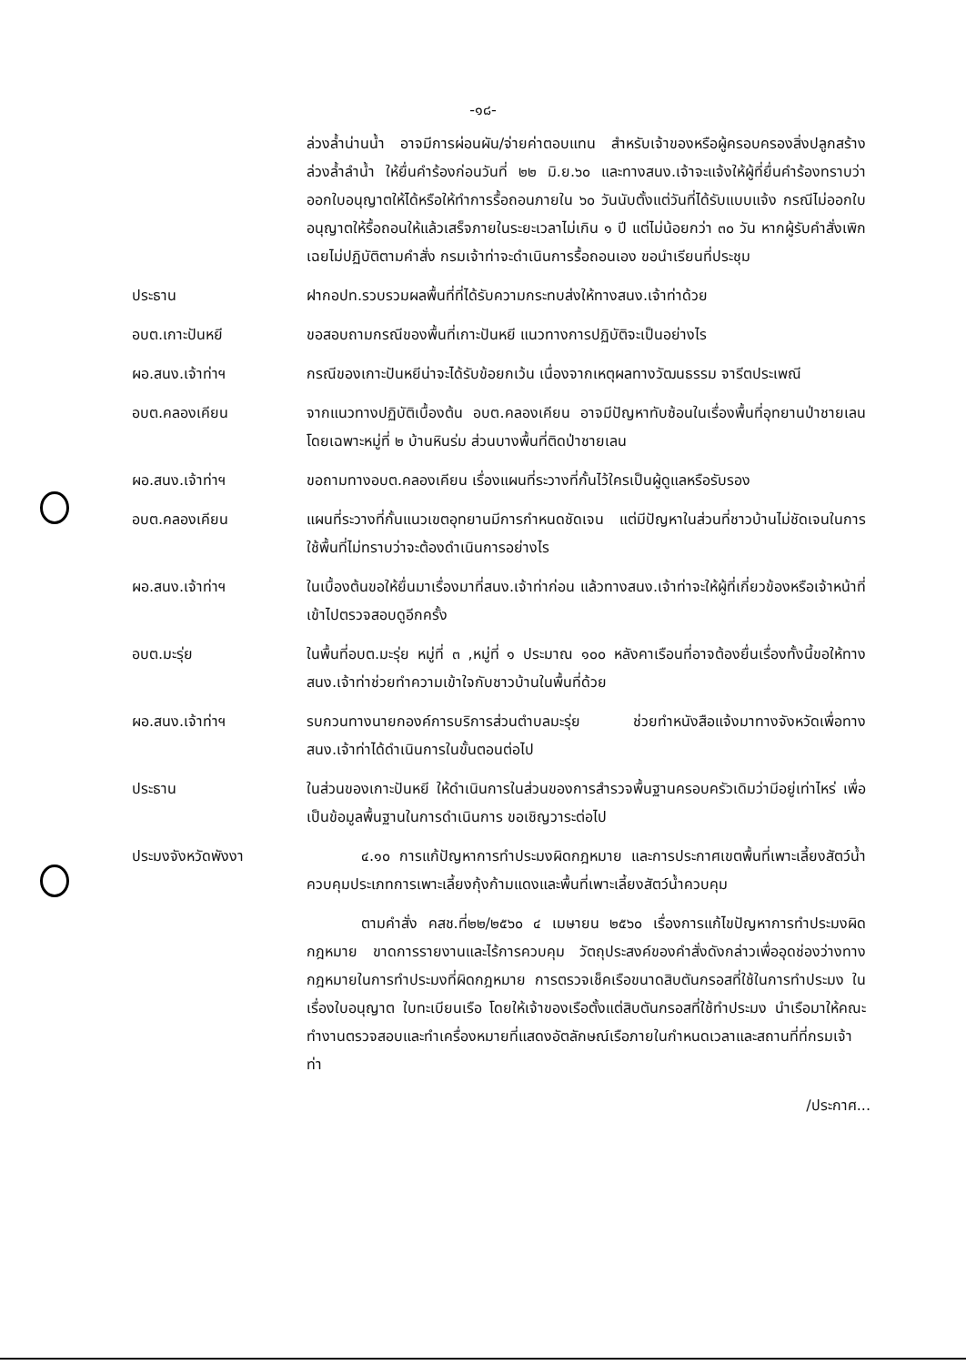-๑๘-
ล่วงล้ำน่านน้ำ อาจมีการผ่อนผัน/จ่ายค่าตอบแทน สำหรับเจ้าของหรือผู้ครอบครองสิ่งปลูกสร้างล่วงล้ำลำน้ำ ให้ยื่นคำร้องก่อนวันที่ ๒๒ มิ.ย.๖๐ และทางสนง.เจ้าจะแจ้งให้ผู้ที่ยื่นคำร้องทราบว่า ออกใบอนุญาตให้ได้หรือให้ทำการรื้อถอนภายใน ๖๐ วันนับตั้งแต่วันที่ได้รับแบบแจ้ง กรณีไม่ออกใบอนุญาตให้รื้อถอนให้แล้วเสร็จภายในระยะเวลาไม่เกิน ๑ ปี แต่ไม่น้อยกว่า ๓๐ วัน หากผู้รับคำสั่งเพิกเฉยไม่ปฏิบัติตามคำสั่ง กรมเจ้าท่าจะดำเนินการรื้อถอนเอง ขอนำเรียนที่ประชุม
ประธาน ฝากอปท.รวบรวมผลพื้นที่ที่ได้รับความกระทบส่งให้ทางสนง.เจ้าท่าด้วย
อบต.เกาะปันหยี ขอสอบถามกรณีของพื้นที่เกาะปันหยี แนวทางการปฏิบัติจะเป็นอย่างไร
ผอ.สนง.เจ้าท่าฯ กรณีของเกาะปันหยีน่าจะได้รับข้อยกเว้น เนื่องจากเหตุผลทางวัฒนธรรม จารีตประเพณี
อบต.คลองเคียน จากแนวทางปฏิบัติเบื้องต้น อบต.คลองเคียน อาจมีปัญหาทับซ้อนในเรื่องพื้นที่อุทยานป่าชายเลน โดยเฉพาะหมู่ที่ ๒ บ้านหินร่ม ส่วนบางพื้นที่ติดป่าชายเลน
ผอ.สนง.เจ้าท่าฯ ขอถามทางอบต.คลองเคียน เรื่องแผนที่ระวางที่กั้นไว้ใครเป็นผู้ดูแลหรือรับรอง
อบต.คลองเคียน แผนที่ระวางที่กั้นแนวเขตอุทยานมีการกำหนดชัดเจน แต่มีปัญหาในส่วนที่ชาวบ้านไม่ชัดเจนในการใช้พื้นที่ไม่ทราบว่าจะต้องดำเนินการอย่างไร
ผอ.สนง.เจ้าท่าฯ ในเบื้องต้นขอให้ยื่นมาเรื่องมาที่สนง.เจ้าท่าก่อน แล้วทางสนง.เจ้าท่าจะให้ผู้ที่เกี่ยวข้องหรือเจ้าหน้าที่เข้าไปตรวจสอบดูอีกครั้ง
อบต.มะรุ่ย ในพื้นที่อบต.มะรุ่ย หมู่ที่ ๓ ,หมู่ที่ ๑ ประมาณ ๑๐๐ หลังคาเรือนที่อาจต้องยื่นเรื่องทั้งนี้ขอให้ทางสนง.เจ้าท่าช่วยทำความเข้าใจกับชาวบ้านในพื้นที่ด้วย
ผอ.สนง.เจ้าท่าฯ รบกวนทางนายกองค์การบริการส่วนตำบลมะรุ่ย ช่วยทำหนังสือแจ้งมาทางจังหวัดเพื่อทางสนง.เจ้าท่าได้ดำเนินการในขั้นตอนต่อไป
ประธาน ในส่วนของเกาะปันหยี ให้ดำเนินการในส่วนของการสำรวจพื้นฐานครอบครัวเดิมว่ามีอยู่เท่าไหร่ เพื่อเป็นข้อมูลพื้นฐานในการดำเนินการ ขอเชิญวาระต่อไป
ประมงจังหวัดพังงา ๔.๑๐ การแก้ปัญหาการทำประมงผิดกฎหมาย และการประกาศเขตพื้นที่เพาะเลี้ยงสัตว์น้ำ ควบคุมประเภทการเพาะเลี้ยงกุ้งก้ามแดงและพื้นที่เพาะเลี้ยงสัตว์น้ำควบคุม
ตามคำสั่ง คสช.ที่๒๒/๒๕๖๐ ๔ เมษายน ๒๕๖๐ เรื่องการแก้ไขปัญหาการทำประมงผิดกฎหมาย ขาดการรายงานและไร้การควบคุม วัตถุประสงค์ของคำสั่งดังกล่าวเพื่ออุดช่องว่างทางกฎหมายในการทำประมงที่ผิดกฎหมาย การตรวจเช็คเรือขนาดสิบตันกรอสที่ใช้ในการทำประมง ในเรื่องใบอนุญาต ใบทะเบียนเรือ โดยให้เจ้าของเรือตั้งแต่สิบตันกรอสที่ใช้ทำประมง นำเรือมาให้คณะทำงานตรวจสอบและทำเครื่องหมายที่แสดงอัตลักษณ์เรือภายในกำหนดเวลาและสถานที่ที่กรมเจ้าท่า
/ประกาศ...